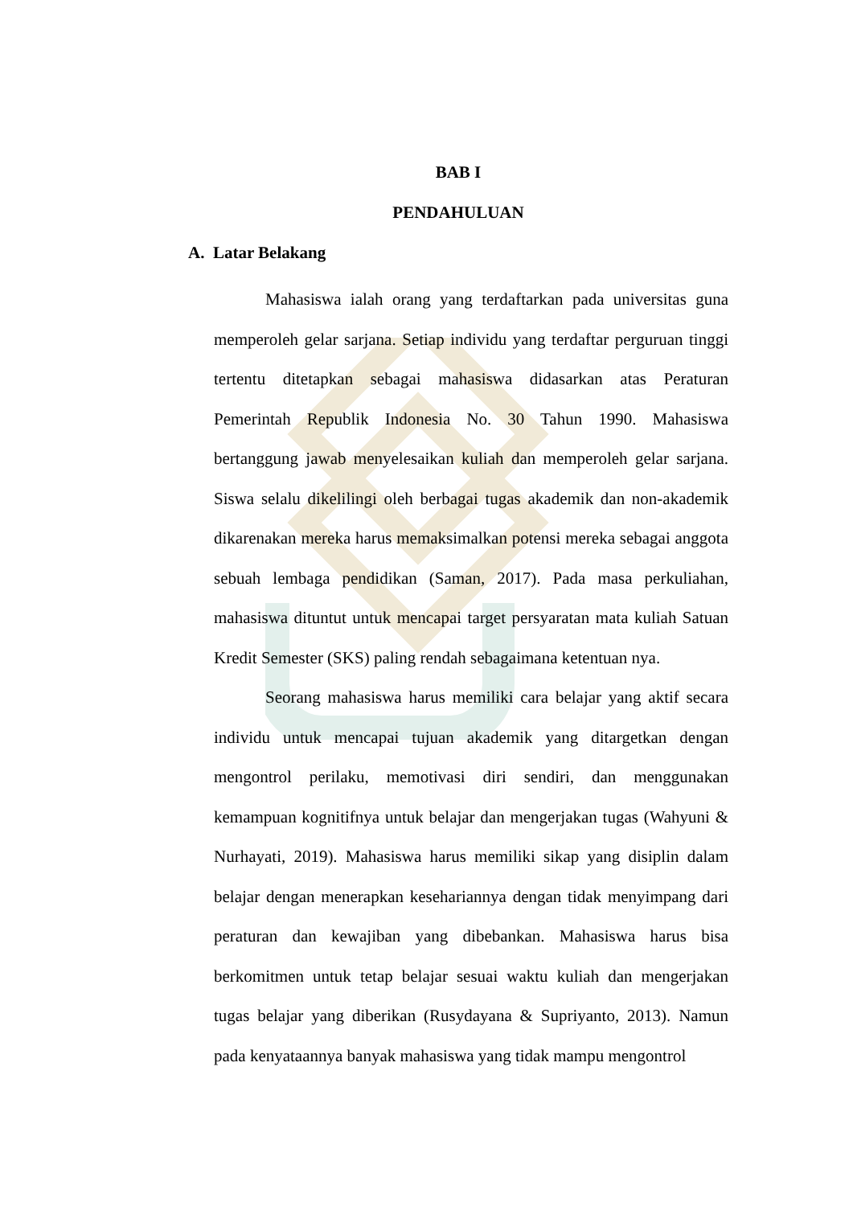BAB I
PENDAHULUAN
A. Latar Belakang
Mahasiswa ialah orang yang terdaftarkan pada universitas guna memperoleh gelar sarjana. Setiap individu yang terdaftar perguruan tinggi tertentu ditetapkan sebagai mahasiswa didasarkan atas Peraturan Pemerintah Republik Indonesia No. 30 Tahun 1990. Mahasiswa bertanggung jawab menyelesaikan kuliah dan memperoleh gelar sarjana. Siswa selalu dikelilingi oleh berbagai tugas akademik dan non-akademik dikarenakan mereka harus memaksimalkan potensi mereka sebagai anggota sebuah lembaga pendidikan (Saman, 2017). Pada masa perkuliahan, mahasiswa dituntut untuk mencapai target persyaratan mata kuliah Satuan Kredit Semester (SKS) paling rendah sebagaimana ketentuan nya.
Seorang mahasiswa harus memiliki cara belajar yang aktif secara individu untuk mencapai tujuan akademik yang ditargetkan dengan mengontrol perilaku, memotivasi diri sendiri, dan menggunakan kemampuan kognitifnya untuk belajar dan mengerjakan tugas (Wahyuni & Nurhayati, 2019). Mahasiswa harus memiliki sikap yang disiplin dalam belajar dengan menerapkan kesehariannya dengan tidak menyimpang dari peraturan dan kewajiban yang dibebankan. Mahasiswa harus bisa berkomitmen untuk tetap belajar sesuai waktu kuliah dan mengerjakan tugas belajar yang diberikan (Rusydayana & Supriyanto, 2013). Namun pada kenyataannya banyak mahasiswa yang tidak mampu mengontrol